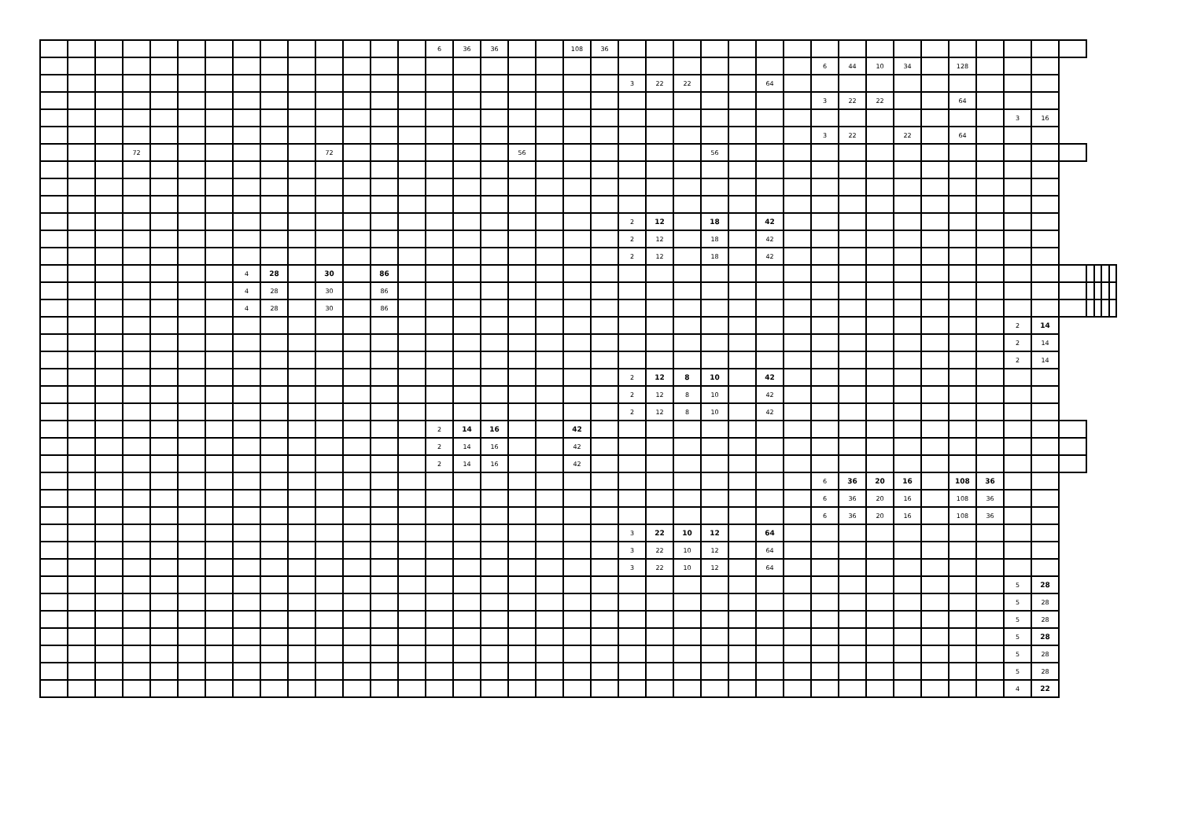| | | | | | | | | | | | | | | 6 | 36 | 36 | | | 108 | 36 | | | | | | | | | | | | | | | | | | | | | |
| | | | | | | | | | | | | | | | | | | | | | | | | | | | | 6 | 44 | 10 | 34 | | 128 | | | | | | | | |
| | | | | | | | | | | | | | | | | | | | | | 3 | 22 | 22 | | | 64 | | | | | | | | | | | | | | | |
| | | | | | | | | | | | | | | | | | | | | | | | | | | | | 3 | 22 | 22 | | | 64 | | | | | | | | |
| | | | | | | | | | | | | | | | | | | | | | | | | | | | | | | | | | | | 3 | 16 | | | | | |
| | | | | | | | | | | | | | | | | | | | | | | | | | | | | 3 | 22 | | 22 | | 64 | | | | | | | | |
| | | | 72 | | | | | | | 72 | | | | | | | 56 | | | | | | | 56 | | | | | | | | | | | | | | | | | |
| | | | | | | | | | | | | | | | | | | | | | 2 | 12 | | 18 | | 42 | | | | | | | | | | | | | | | |
| | | | | | | | | | | | | | | | | | | | | | 2 | 12 | | 18 | | 42 | | | | | | | | | | | | | | | |
| | | | | | | | | | | | | | | | | | | | | | 2 | 12 | | 18 | | 42 | | | | | | | | | | | | | | | |
| | | | | | | | 4 | 28 | | 30 | | 86 | | | | | | | | | | | | | | | | | | | | | | | | | | | | | |
| | | | | | | | 4 | 28 | | 30 | | 86 | | | | | | | | | | | | | | | | | | | | | | | | | | | | | |
| | | | | | | | 4 | 28 | | 30 | | 86 | | | | | | | | | | | | | | | | | | | | | | | | | | | | | |
| | | | | | | | | | | | | | | | | | | | | | | | | | | | | | | | | | | | 2 | 14 | | | | | |
| | | | | | | | | | | | | | | | | | | | | | | | | | | | | | | | | | | | 2 | 14 | | | | | |
| | | | | | | | | | | | | | | | | | | | | | | | | | | | | | | | | | | | 2 | 14 | | | | | |
| | | | | | | | | | | | | | | | | | | | | | 2 | 12 | 8 | 10 | | 42 | | | | | | | | | | | | | | | |
| | | | | | | | | | | | | | | | | | | | | | 2 | 12 | 8 | 10 | | 42 | | | | | | | | | | | | | | | |
| | | | | | | | | | | | | | | | | | | | | | 2 | 12 | 8 | 10 | | 42 | | | | | | | | | | | | | | | |
| | | | | | | | | | | | | | | 2 | 14 | 16 | | | 42 | | | | | | | | | | | | | | | | | | | | | | |
| | | | | | | | | | | | | | | 2 | 14 | 16 | | | 42 | | | | | | | | | | | | | | | | | | | | | | |
| | | | | | | | | | | | | | | 2 | 14 | 16 | | | 42 | | | | | | | | | | | | | | | | | | | | | | |
| | | | | | | | | | | | | | | | | | | | | | | | | | | | | 6 | 36 | 20 | 16 | | 108 | 36 | | | | | | | |
| | | | | | | | | | | | | | | | | | | | | | | | | | | | | 6 | 36 | 20 | 16 | | 108 | 36 | | | | | | | |
| | | | | | | | | | | | | | | | | | | | | | | | | | | | | 6 | 36 | 20 | 16 | | 108 | 36 | | | | | | | |
| | | | | | | | | | | | | | | | | | | | | | 3 | 22 | 10 | 12 | | 64 | | | | | | | | | | | | | | | |
| | | | | | | | | | | | | | | | | | | | | | 3 | 22 | 10 | 12 | | 64 | | | | | | | | | | | | | | | |
| | | | | | | | | | | | | | | | | | | | | | 3 | 22 | 10 | 12 | | 64 | | | | | | | | | | | | | | | |
| | | | | | | | | | | | | | | | | | | | | | | | | | | | | | | | | | | | 5 | 28 | | | | | |
| | | | | | | | | | | | | | | | | | | | | | | | | | | | | | | | | | | | 5 | 28 | | | | | |
| | | | | | | | | | | | | | | | | | | | | | | | | | | | | | | | | | | | 5 | 28 | | | | | |
| | | | | | | | | | | | | | | | | | | | | | | | | | | | | | | | | | | | 5 | 28 | | | | | |
| | | | | | | | | | | | | | | | | | | | | | | | | | | | | | | | | | | | 5 | 28 | | | | | |
| | | | | | | | | | | | | | | | | | | | | | | | | | | | | | | | | | | | 5 | 28 | | | | | |
| | | | | | | | | | | | | | | | | | | | | | | | | | | | | | | | | | | | 4 | 22 | | | | | |